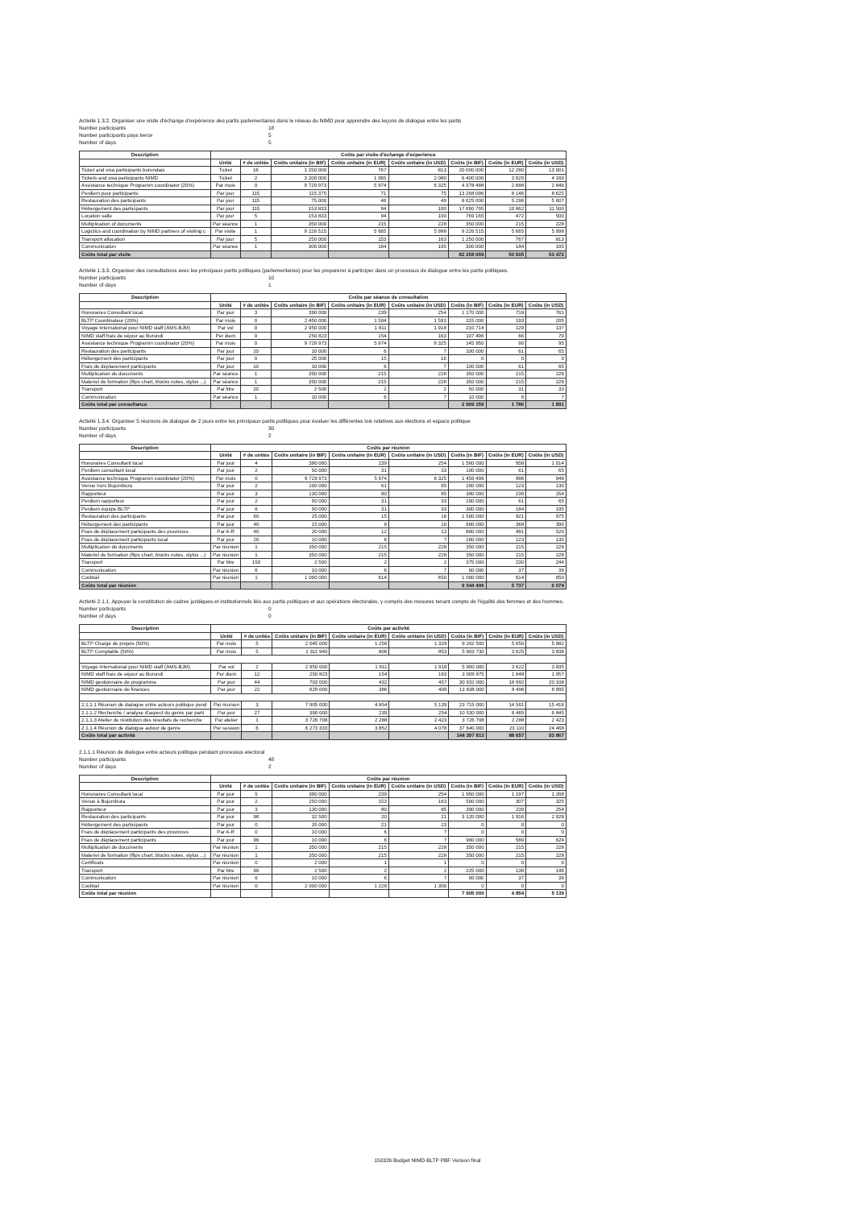Activité 1.3.2. Organiser une visite d'échange d'expérience des partis parlementaires dans le réseau du NIMD pour apprendre des leçons de dialogue entre les partis
Number participants 18
Number participants pays tierce 5
Number of days 5
| Description | Coûts par visite d'échange d'experience | | | | | | | |
| --- | --- | --- | --- | --- | --- | --- | --- | --- |
| | Unité | # de unités | Coûts unitaire (in BIF) | Coûts unitaire (in EUR) | Coûts unitaire (in USD) | Coûts (in BIF) | Coûts (in EUR) | Coûts (in USD) |
| Ticket and visa participants burundais | Ticket | 16 | 1 250 000 | 767 | 813 | 20 000 000 | 12 280 | 13 001 |
| Tickets and visa participants NIMD | Ticket | 2 | 3 200 000 | 1 965 | 2 080 | 6 400 000 | 3 929 | 4 160 |
| Assistance technique Programm coordinator (20%) | Par mois | 0 | 9 729 973 | 5 974 | 6 325 | 4 378 488 | 2 688 | 2 846 |
| Perdiem pour participants | Par jour | 115 | 115 375 | 71 | 75 | 13 268 096 | 8 146 | 8 625 |
| Restauration des participants | Par jour | 115 | 75 000 | 46 | 49 | 8 625 000 | 5 296 | 5 607 |
| Hébergement des participants | Par jour | 115 | 153 833 | 94 | 100 | 17 690 795 | 10 862 | 11 500 |
| Location salle | Par jour | 5 | 153 833 | 94 | 100 | 769 165 | 472 | 500 |
| Multiplication of documents | Par séance | 1 | 350 000 | 215 | 228 | 350 000 | 215 | 228 |
| Logictics and coordination by NIMD partners of visiting c | Par visite | 1 | 9 226 515 | 5 665 | 5 998 | 9 226 515 | 5 665 | 5 998 |
| Transport allocation | Par jour | 5 | 250 000 | 153 | 163 | 1 250 000 | 767 | 813 |
| Communication | Par séance | 1 | 300 000 | 184 | 195 | 300 000 | 184 | 195 |
| Coûts total par visite | | | | | | 82 258 059 | 50 505 | 53 472 |
Activité 1.3.3. Organiser des consultations avec les principaux partis politiques (parlementaires) pour les preparerer à participer dans un processus de dialogue entre les partis politiques.
Number participants 10
Number of days 1
| Description | Coûts par séance de consultation | | | | | | | |
| --- | --- | --- | --- | --- | --- | --- | --- | --- |
| | Unité | # de unités | Coûts unitaire (in BIF) | Coûts unitaire (in EUR) | Coûts unitaire (in USD) | Coûts (in BIF) | Coûts (in EUR) | Coûts (in USD) |
| Honoraires Consultant local | Par jour | 3 | 390 000 | 239 | 254 | 1 170 000 | 718 | 761 |
| BLTP Coordinateur (20%) | Par mois | 0 | 2 450 000 | 1 504 | 1 593 | 315 000 | 193 | 205 |
| Voyage International pour NIMD staff (AMS-BJM) | Par vol | 0 | 2 950 000 | 1 811 | 1 918 | 210 714 | 129 | 137 |
| NIMD staff frais de séjour au Burundi | Per diem | 0 | 250 823 | 154 | 163 | 107 496 | 66 | 70 |
| Assistance technique Programm coordinator (20%) | Par mois | 0 | 9 729 973 | 5 974 | 6 325 | 145 950 | 90 | 95 |
| Restauration des participants | Par jour | 10 | 10 000 | 6 | 7 | 100 000 | 61 | 65 |
| Hébergement des participants | Par jour | 0 | 25 000 | 15 | 16 | 0 | 0 | 0 |
| Frais de déplacement participants | Par jour | 10 | 10 000 | 6 | 7 | 100 000 | 61 | 65 |
| Multiplication de documents | Par séance | 1 | 350 000 | 215 | 228 | 350 000 | 215 | 228 |
| Materiel de formation (flips chart, blocks notes, stylos ...) | Par séance | 1 | 350 000 | 215 | 228 | 350 000 | 215 | 228 |
| Transport | Par litre | 20 | 2 500 | 2 | 2 | 50 000 | 31 | 33 |
| Communication | Par séance | 1 | 10 000 | 6 | 7 | 10 000 | 6 | 7 |
| Coûts total par consultance | | | | | | 2 909 159 | 1 786 | 1 891 |
Activité 1.3.4. Organiser 5 réunions de dialogue de 2 jours entre les principaux partis politiques pour évaluer les différentes lois relatives aux élections et espace politique
Number participants 30
Number of days 2
| Description | Coûts par réunion | | | | | | | |
| --- | --- | --- | --- | --- | --- | --- | --- | --- |
| | Unité | # de unités | Coûts unitaire (in BIF) | Coûts unitaire (in EUR) | Coûts unitaire (in USD) | Coûts (in BIF) | Coûts (in EUR) | Coûts (in USD) |
| Honoraires Consultant local | Par jour | 4 | 390 000 | 239 | 254 | 1 560 000 | 958 | 1 014 |
| Perdiem consultant local | Par jour | 2 | 50 000 | 31 | 33 | 100 000 | 61 | 65 |
| Assistance technique Programm coordinator (20%) | Par mois | 0 | 9 729 973 | 5 974 | 6 325 | 1 459 496 | 896 | 949 |
| Venue hors Bujumbura | Par jour | 2 | 100 000 | 61 | 65 | 200 000 | 123 | 130 |
| Rapporteur | Par jour | 3 | 130 000 | 80 | 85 | 390 000 | 239 | 254 |
| Perdiem rapporteur | Par jour | 2 | 50 000 | 31 | 33 | 100 000 | 61 | 65 |
| Perdiem équipe BLTP | Par jour | 6 | 50 000 | 31 | 33 | 300 000 | 184 | 195 |
| Restauration des participants | Par jour | 60 | 25 000 | 15 | 16 | 1 500 000 | 921 | 975 |
| Hébergement des participants | Par jour | 40 | 15 000 | 9 | 10 | 600 000 | 368 | 390 |
| Frais de déplacement participants des provinces | Par A-R | 40 | 20 000 | 12 | 13 | 800 000 | 491 | 520 |
| Frais de déplacement participants local | Par jour | 20 | 10 000 | 6 | 7 | 200 000 | 123 | 130 |
| Multiplication de documents | Par réunion | 1 | 350 000 | 215 | 228 | 350 000 | 215 | 228 |
| Materiel de formation (flips chart, blocks notes, stylos ...) | Par réunion | 1 | 350 000 | 215 | 228 | 350 000 | 215 | 228 |
| Transport | Par litre | 150 | 2 500 | 2 | 2 | 375 000 | 230 | 244 |
| Communication | Par réunion | 6 | 10 000 | 6 | 7 | 60 000 | 37 | 39 |
| Cocktail | Par réunion | 1 | 1 000 000 | 614 | 650 | 1 000 000 | 614 | 650 |
| Coûts total par réunion | | | | | | 9 344 496 | 5 737 | 6 074 |
Activité 2.1.1. Appuyer la constitution de cadres juridiques et institutionnels liés aux partis politiques et aux opérations électorales, y compris des mesures tenant compte de l'égalité des femmes et des hommes.
Number participants 0
Number of days 0
| Description | Coûts par activité | | | | | | | |
| --- | --- | --- | --- | --- | --- | --- | --- | --- |
| | Unité | # de unités | Coûts unitaire (in BIF) | Coûts unitaire (in EUR) | Coûts unitaire (in USD) | Coûts (in BIF) | Coûts (in EUR) | Coûts (in USD) |
| BLTP Chargé de projets (50%) | Par mois | 5 | 2 045 000 | 1 256 | 1 329 | 9 202 500 | 5 650 | 5 982 |
| BLTP Comptable (50%) | Par mois | 5 | 1 311 940 | 806 | 853 | 5 903 730 | 3 625 | 3 838 |
| Voyage International pour NIMD staff (AMS-BJM) | Par vol | 2 | 2 950 000 | 1 811 | 1 918 | 5 900 000 | 3 622 | 3 835 |
| NIMD staff frais de séjour au Burundi | Per diem | 12 | 250 823 | 154 | 163 | 3 009 875 | 1 848 | 1 957 |
| NIMD gestionnaire de programme | Par jour | 44 | 703 000 | 432 | 457 | 30 932 000 | 18 992 | 20 108 |
| NIMD gestionnaire de finances | Par jour | 22 | 629 000 | 386 | 409 | 13 838 000 | 8 496 | 8 995 |
| 2.1.1.1 Réunion de dialogue entre acteurs politique pend | Par réunion | 3 | 7 905 000 | 4 854 | 5 139 | 23 715 000 | 14 561 | 15 416 |
| 2.1.1.2 Recherche / analyse d'aspect du genre par parti | Par jour | 27 | 390 000 | 239 | 254 | 10 530 000 | 6 465 | 6 845 |
| 2.1.1.3 Atelier de réstitution des résultats de recherche | Par atelier | 1 | 3 726 708 | 2 288 | 2 423 | 3 726 708 | 2 288 | 2 423 |
| 2.1.1.4 Réunion de dialogue autour de genre | Per session | 6 | 6 273 333 | 3 852 | 4 078 | 37 640 000 | 23 110 | 24 468 |
| Coûts total par activité | | | | | | 144 397 813 | 88 657 | 93 867 |
2.1.1.1 Réunion de dialogue entre acteurs politique pendant processus electoral
Number participants 48
Number of days 2
| Description | Coûts par réunion | | | | | | | |
| --- | --- | --- | --- | --- | --- | --- | --- | --- |
| | Unité | # de unités | Coûts unitaire (in BIF) | Coûts unitaire (in EUR) | Coûts unitaire (in USD) | Coûts (in BIF) | Coûts (in EUR) | Coûts (in USD) |
| Honoraires Consultant local | Par jour | 5 | 390 000 | 239 | 254 | 1 950 000 | 1 197 | 1 268 |
| Venue à Bujumbura | Par jour | 2 | 250 000 | 153 | 163 | 500 000 | 307 | 325 |
| Rapporteur | Par jour | 3 | 130 000 | 80 | 85 | 390 000 | 239 | 254 |
| Restauration des participants | Par jour | 96 | 32 500 | 20 | 21 | 3 120 000 | 1 916 | 2 028 |
| Hébergement des participants | Par jour | 0 | 35 000 | 21 | 23 | 0 | 0 | 0 |
| Frais de déplacement participants des provinces | Par A-R | 0 | 10 000 | 6 | 7 | 0 | 0 | 0 |
| Frais de déplacement participants | Par jour | 96 | 10 000 | 6 | 7 | 960 000 | 589 | 624 |
| Multiplication de documents | Par réunion | 1 | 350 000 | 215 | 228 | 350 000 | 215 | 228 |
| Materiel de formation (flips chart, blocks notes, stylos ...) | Par réunion | 1 | 350 000 | 215 | 228 | 350 000 | 215 | 228 |
| Certificats | Par réunion | 0 | 2 000 | 1 | 1 | 0 | 0 | 0 |
| Transport | Par litre | 90 | 2 500 | 2 | 2 | 225 000 | 138 | 146 |
| Communication | Par réunion | 6 | 10 000 | 6 | 7 | 60 000 | 37 | 39 |
| Cocktail | Par réunion | 0 | 2 000 000 | 1 228 | 1 300 | 0 | 0 | 0 |
| Coûts total par réunion | | | | | | 7 905 000 | 4 854 | 5 139 |
150326 Budget NIMD-BLTP PBF Version final